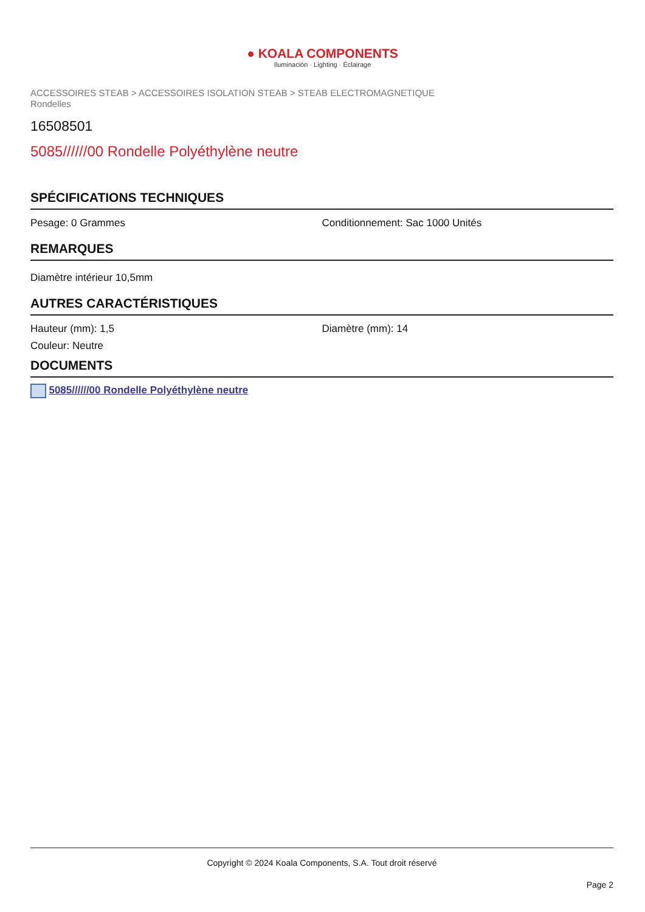● KOALA COMPONENTS
Iluminación · Lighting · Éclairage
ACCESSOIRES STEAB > ACCESSOIRES ISOLATION STEAB > STEAB ELECTROMAGNETIQUE
Rondelles
16508501
5085//////00 Rondelle Polyéthylène neutre
SPÉCIFICATIONS TECHNIQUES
Pesage: 0 Grammes Conditionnement: Sac 1000 Unités
REMARQUES
Diamètre intérieur 10,5mm
AUTRES CARACTÉRISTIQUES
Hauteur (mm): 1,5 Diamètre (mm): 14
Couleur: Neutre
DOCUMENTS
5085//////00 Rondelle Polyéthylène neutre
Copyright © 2024 Koala Components, S.A. Tout droit réservé
Page 2